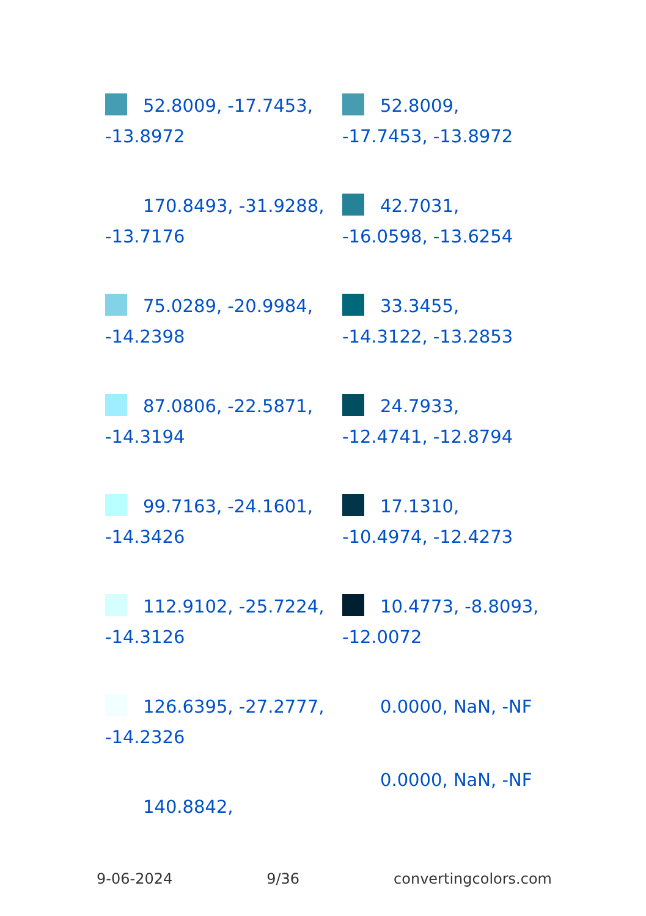52.8009, -17.7453, -13.8972
52.8009, -17.7453, -13.8972
170.8493, -31.9288, -13.7176
42.7031, -16.0598, -13.6254
75.0289, -20.9984, -14.2398
33.3455, -14.3122, -13.2853
87.0806, -22.5871, -14.3194
24.7933, -12.4741, -12.8794
99.7163, -24.1601, -14.3426
17.1310, -10.4974, -12.4273
112.9102, -25.7224, -14.3126
10.4773, -8.8093, -12.0072
126.6395, -27.2777, -14.2326
0.0000, NaN, -NF
140.8842,
0.0000, NaN, -NF
9-06-2024 9/36 convertingcolors.com